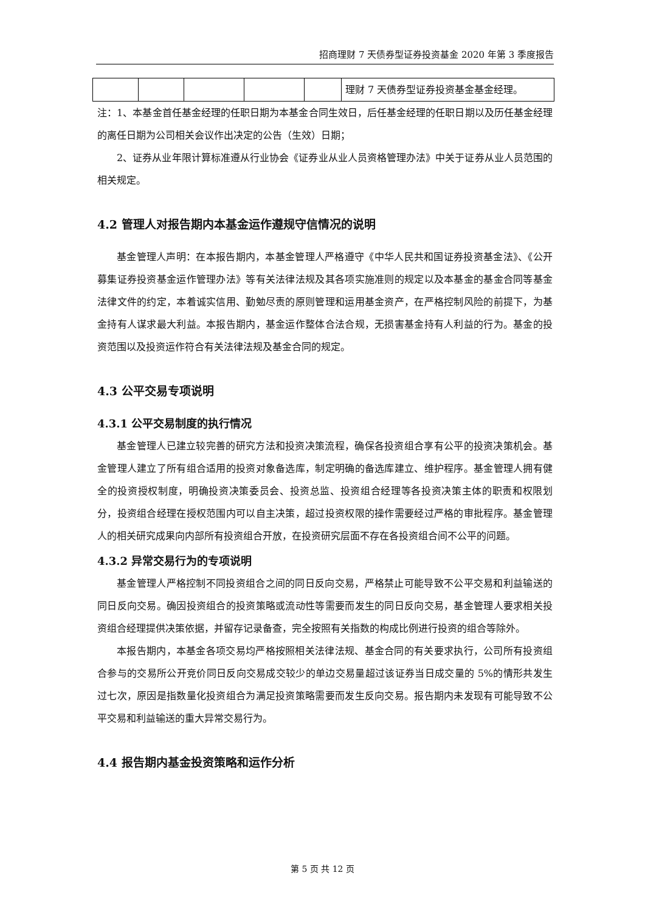招商理财 7 天债券型证券投资基金 2020 年第 3 季度报告
| | | | | | 理财 7 天债券型证券投资基金基金经理。 |
注：1、本基金首任基金经理的任职日期为本基金合同生效日，后任基金经理的任职日期以及历任基金经理的离任日期为公司相关会议作出决定的公告（生效）日期；
2、证券从业年限计算标准遵从行业协会《证券业从业人员资格管理办法》中关于证券从业人员范围的相关规定。
4.2 管理人对报告期内本基金运作遵规守信情况的说明
基金管理人声明：在本报告期内，本基金管理人严格遵守《中华人民共和国证券投资基金法》、《公开募集证券投资基金运作管理办法》等有关法律法规及其各项实施准则的规定以及本基金的基金合同等基金法律文件的约定，本着诚实信用、勤勉尽责的原则管理和运用基金资产，在严格控制风险的前提下，为基金持有人谋求最大利益。本报告期内，基金运作整体合法合规，无损害基金持有人利益的行为。基金的投资范围以及投资运作符合有关法律法规及基金合同的规定。
4.3 公平交易专项说明
4.3.1 公平交易制度的执行情况
基金管理人已建立较完善的研究方法和投资决策流程，确保各投资组合享有公平的投资决策机会。基金管理人建立了所有组合适用的投资对象备选库，制定明确的备选库建立、维护程序。基金管理人拥有健全的投资授权制度，明确投资决策委员会、投资总监、投资组合经理等各投资决策主体的职责和权限划分，投资组合经理在授权范围内可以自主决策，超过投资权限的操作需要经过严格的审批程序。基金管理人的相关研究成果向内部所有投资组合开放，在投资研究层面不存在各投资组合间不公平的问题。
4.3.2 异常交易行为的专项说明
基金管理人严格控制不同投资组合之间的同日反向交易，严格禁止可能导致不公平交易和利益输送的同日反向交易。确因投资组合的投资策略或流动性等需要而发生的同日反向交易，基金管理人要求相关投资组合经理提供决策依据，并留存记录备查，完全按照有关指数的构成比例进行投资的组合等除外。
本报告期内，本基金各项交易均严格按照相关法律法规、基金合同的有关要求执行，公司所有投资组合参与的交易所公开竞价同日反向交易成交较少的单边交易量超过该证券当日成交量的 5%的情形共发生过七次，原因是指数量化投资组合为满足投资策略需要而发生反向交易。报告期内未发现有可能导致不公平交易和利益输送的重大异常交易行为。
4.4 报告期内基金投资策略和运作分析
第 5 页 共 12 页